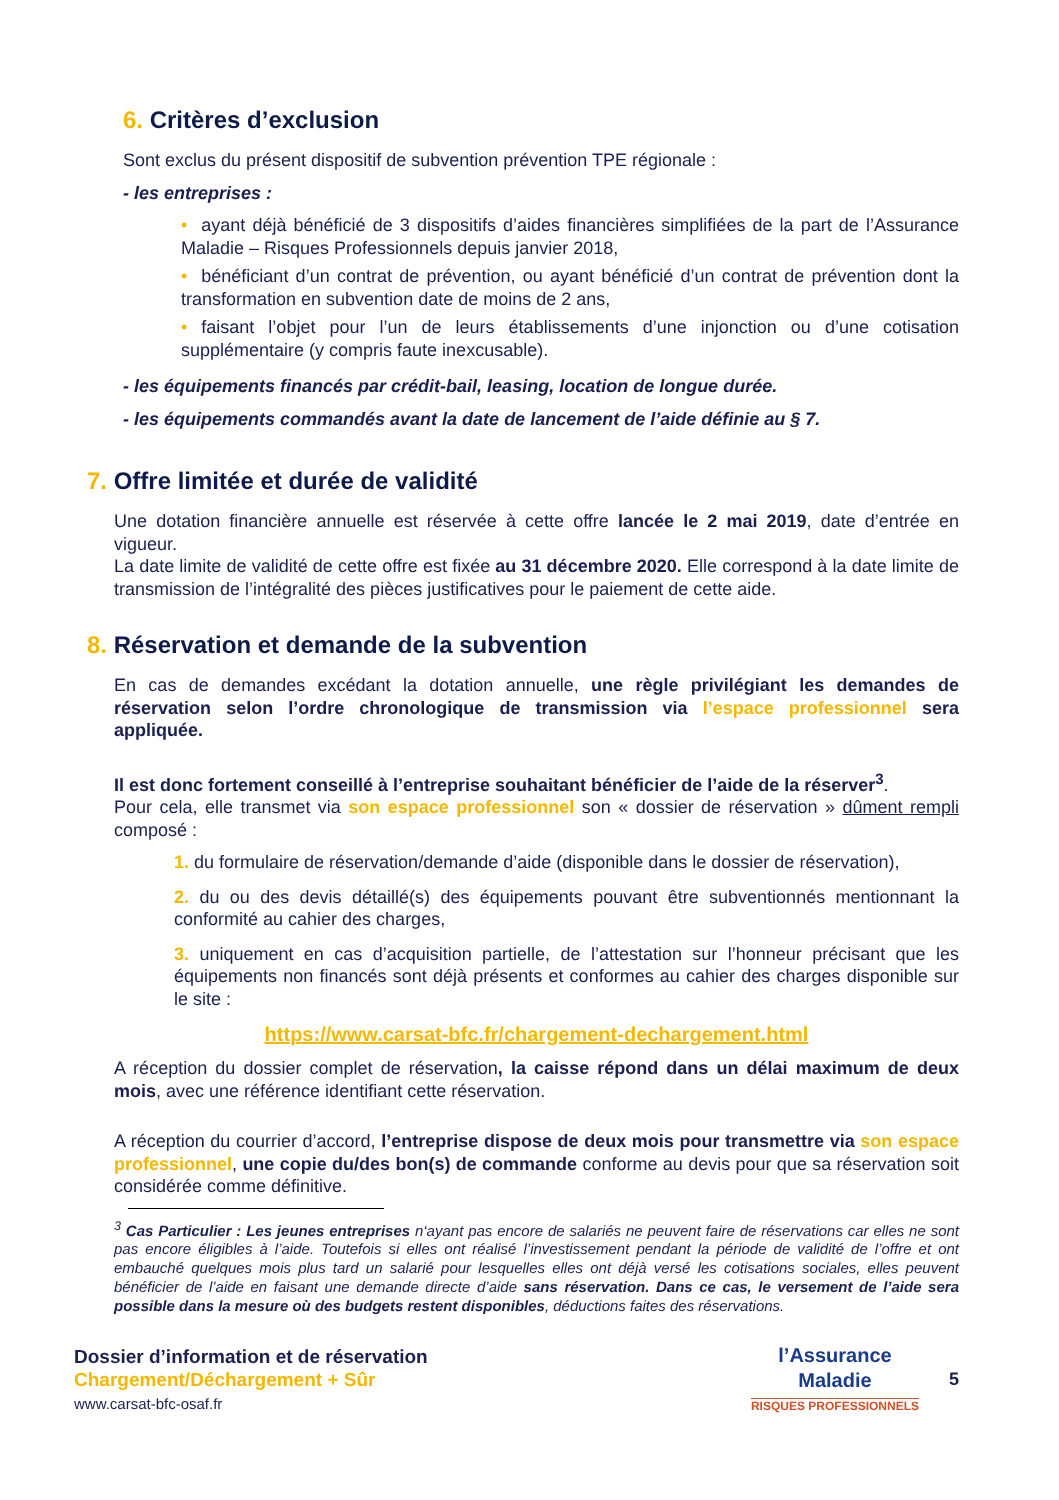6. Critères d’exclusion
Sont exclus du présent dispositif de subvention prévention TPE régionale :
- les entreprises :
• ayant déjà bénéficié de 3 dispositifs d’aides financières simplifiées de la part de l’Assurance Maladie – Risques Professionnels depuis janvier 2018,
• bénéficiant d’un contrat de prévention, ou ayant bénéficié d’un contrat de prévention dont la transformation en subvention date de moins de 2 ans,
• faisant l’objet pour l’un de leurs établissements d’une injonction ou d’une cotisation supplémentaire (y compris faute inexcusable).
- les équipements financés par crédit-bail, leasing, location de longue durée.
- les équipements commandés avant la date de lancement de l’aide définie au § 7.
7. Offre limitée et durée de validité
Une dotation financière annuelle est réservée à cette offre lancée le 2 mai 2019, date d’entrée en vigueur.
La date limite de validité de cette offre est fixée au 31 décembre 2020. Elle correspond à la date limite de transmission de l’intégralité des pièces justificatives pour le paiement de cette aide.
8. Réservation et demande de la subvention
En cas de demandes excédant la dotation annuelle, une règle privilégiant les demandes de réservation selon l’ordre chronologique de transmission via l’espace professionnel sera appliquée.
Il est donc fortement conseillé à l’entreprise souhaitant bénéficier de l’aide de la réserver<sup>3</sup>.
Pour cela, elle transmet via son espace professionnel son « dossier de réservation » dûment rempli composé :
1. du formulaire de réservation/demande d’aide (disponible dans le dossier de réservation),
2. du ou des devis détaillé(s) des équipements pouvant être subventionnés mentionnant la conformité au cahier des charges,
3. uniquement en cas d’acquisition partielle, de l’attestation sur l’honneur précisant que les équipements non financés sont déjà présents et conformes au cahier des charges disponible sur le site :
https://www.carsat-bfc.fr/chargement-dechargement.html
A réception du dossier complet de réservation, la caisse répond dans un délai maximum de deux mois, avec une référence identifiant cette réservation.
A réception du courrier d’accord, l’entreprise dispose de deux mois pour transmettre via son espace professionnel, une copie du/des bon(s) de commande conforme au devis pour que sa réservation soit considérée comme définitive.
<sup>3</sup> Cas Particulier : Les jeunes entreprises n‘ayant pas encore de salariés ne peuvent faire de réservations car elles ne sont pas encore éligibles à l’aide. Toutefois si elles ont réalisé l’investissement pendant la période de validité de l’offre et ont embauché quelques mois plus tard un salarié pour lesquelles elles ont déjà versé les cotisations sociales, elles peuvent bénéficier de l’aide en faisant une demande directe d’aide sans réservation. Dans ce cas, le versement de l’aide sera possible dans la mesure où des budgets restent disponibles, déductions faites des réservations.
Dossier d’information et de réservation
Chargement/Déchargement + Sûr
www.carsat-bfc-osaf.fr
l’Assurance
Maladie
RISQUES PROFESSIONNELS
5